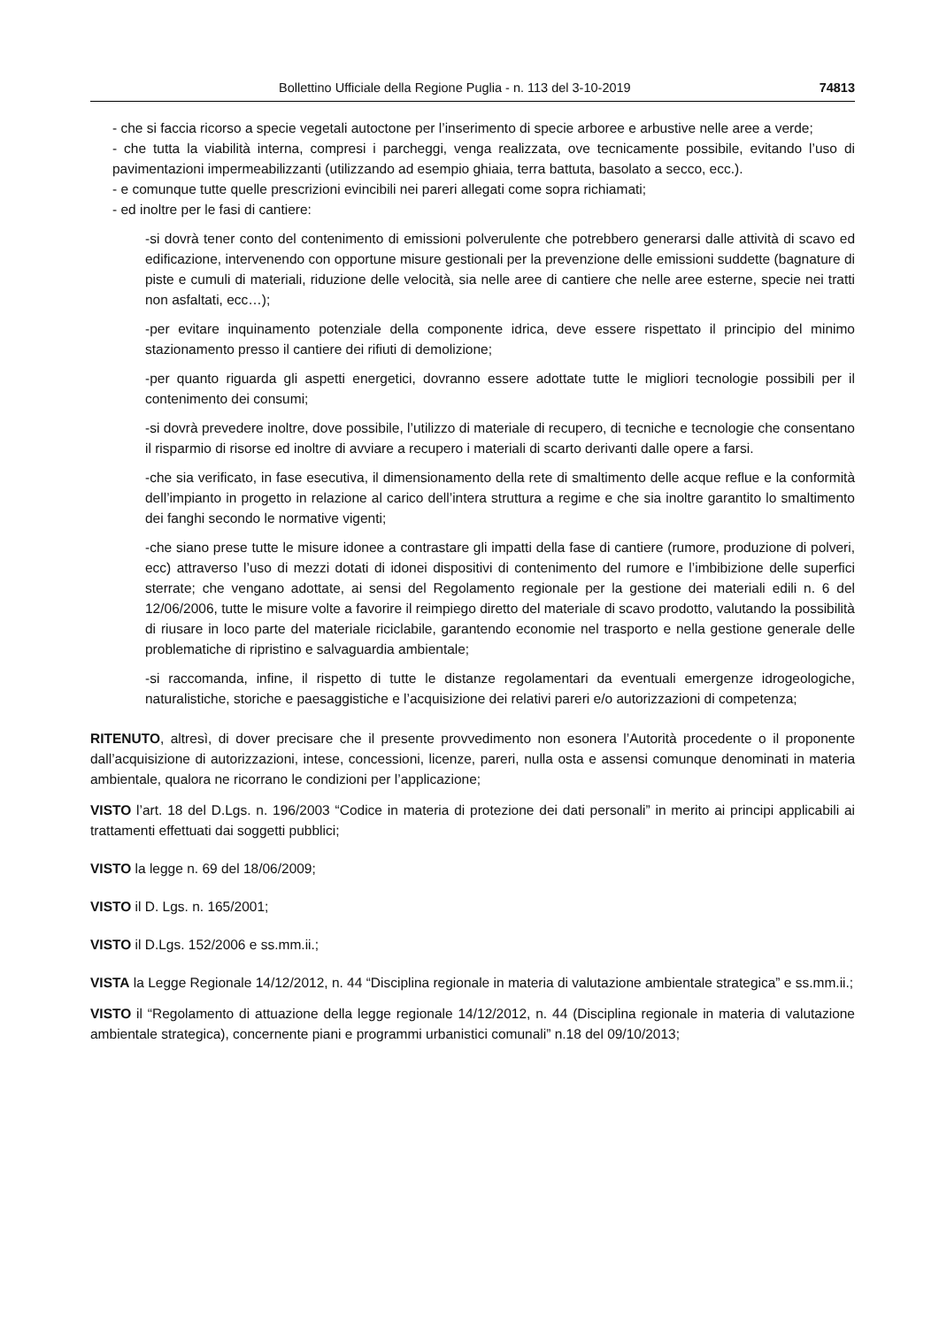Bollettino Ufficiale della Regione Puglia - n. 113 del 3-10-2019 74813
- che si faccia ricorso a specie vegetali autoctone per l’inserimento di specie arboree e arbustive nelle aree a verde;
- che tutta la viabilità interna, compresi i parcheggi, venga realizzata, ove tecnicamente possibile, evitando l’uso di pavimentazioni impermeabilizzanti (utilizzando ad esempio ghiaia, terra battuta, basolato a secco, ecc.).
- e comunque tutte quelle prescrizioni evincibili nei pareri allegati come sopra richiamati;
- ed inoltre per le fasi di cantiere:
-si dovrà tener conto del contenimento di emissioni polverulente che potrebbero generarsi dalle attività di scavo ed edificazione, intervenendo con opportune misure gestionali per la prevenzione delle emissioni suddette (bagnature di piste e cumuli di materiali, riduzione delle velocità, sia nelle aree di cantiere che nelle aree esterne, specie nei tratti non asfaltati, ecc…);
-per evitare inquinamento potenziale della componente idrica, deve essere rispettato il principio del minimo stazionamento presso il cantiere dei rifiuti di demolizione;
-per quanto riguarda gli aspetti energetici, dovranno essere adottate tutte le migliori tecnologie possibili per il contenimento dei consumi;
-si dovrà prevedere inoltre, dove possibile, l’utilizzo di materiale di recupero, di tecniche e tecnologie che consentano il risparmio di risorse ed inoltre di avviare a recupero i materiali di scarto derivanti dalle opere a farsi.
-che sia verificato, in fase esecutiva, il dimensionamento della rete di smaltimento delle acque reflue e la conformità dell’impianto in progetto in relazione al carico dell’intera struttura a regime e che sia inoltre garantito lo smaltimento dei fanghi secondo le normative vigenti;
-che siano prese tutte le misure idonee a contrastare gli impatti della fase di cantiere (rumore, produzione di polveri, ecc) attraverso l’uso di mezzi dotati di idonei dispositivi di contenimento del rumore e l’imbibizione delle superfici sterrate; che vengano adottate, ai sensi del Regolamento regionale per la gestione dei materiali edili n. 6 del 12/06/2006, tutte le misure volte a favorire il reimpiego diretto del materiale di scavo prodotto, valutando la possibilità di riusare in loco parte del materiale riciclabile, garantendo economie nel trasporto e nella gestione generale delle problematiche di ripristino e salvaguardia ambientale;
-si raccomanda, infine, il rispetto di tutte le distanze regolamentari da eventuali emergenze idrogeologiche, naturalistiche, storiche e paesaggistiche e l’acquisizione dei relativi pareri e/o autorizzazioni di competenza;
RITENUTO, altresì, di dover precisare che il presente provvedimento non esonera l’Autorità procedente o il proponente dall’acquisizione di autorizzazioni, intese, concessioni, licenze, pareri, nulla osta e assensi comunque denominati in materia ambientale, qualora ne ricorrano le condizioni per l’applicazione;
VISTO l’art. 18 del D.Lgs. n. 196/2003 “Codice in materia di protezione dei dati personali” in merito ai principi applicabili ai trattamenti effettuati dai soggetti pubblici;
VISTO la legge n. 69 del 18/06/2009;
VISTO il D. Lgs. n. 165/2001;
VISTO il D.Lgs. 152/2006 e ss.mm.ii.;
VISTA la Legge Regionale 14/12/2012, n. 44 “Disciplina regionale in materia di valutazione ambientale strategica” e ss.mm.ii.;
VISTO il “Regolamento di attuazione della legge regionale 14/12/2012, n. 44 (Disciplina regionale in materia di valutazione ambientale strategica), concernente piani e programmi urbanistici comunali” n.18 del 09/10/2013;